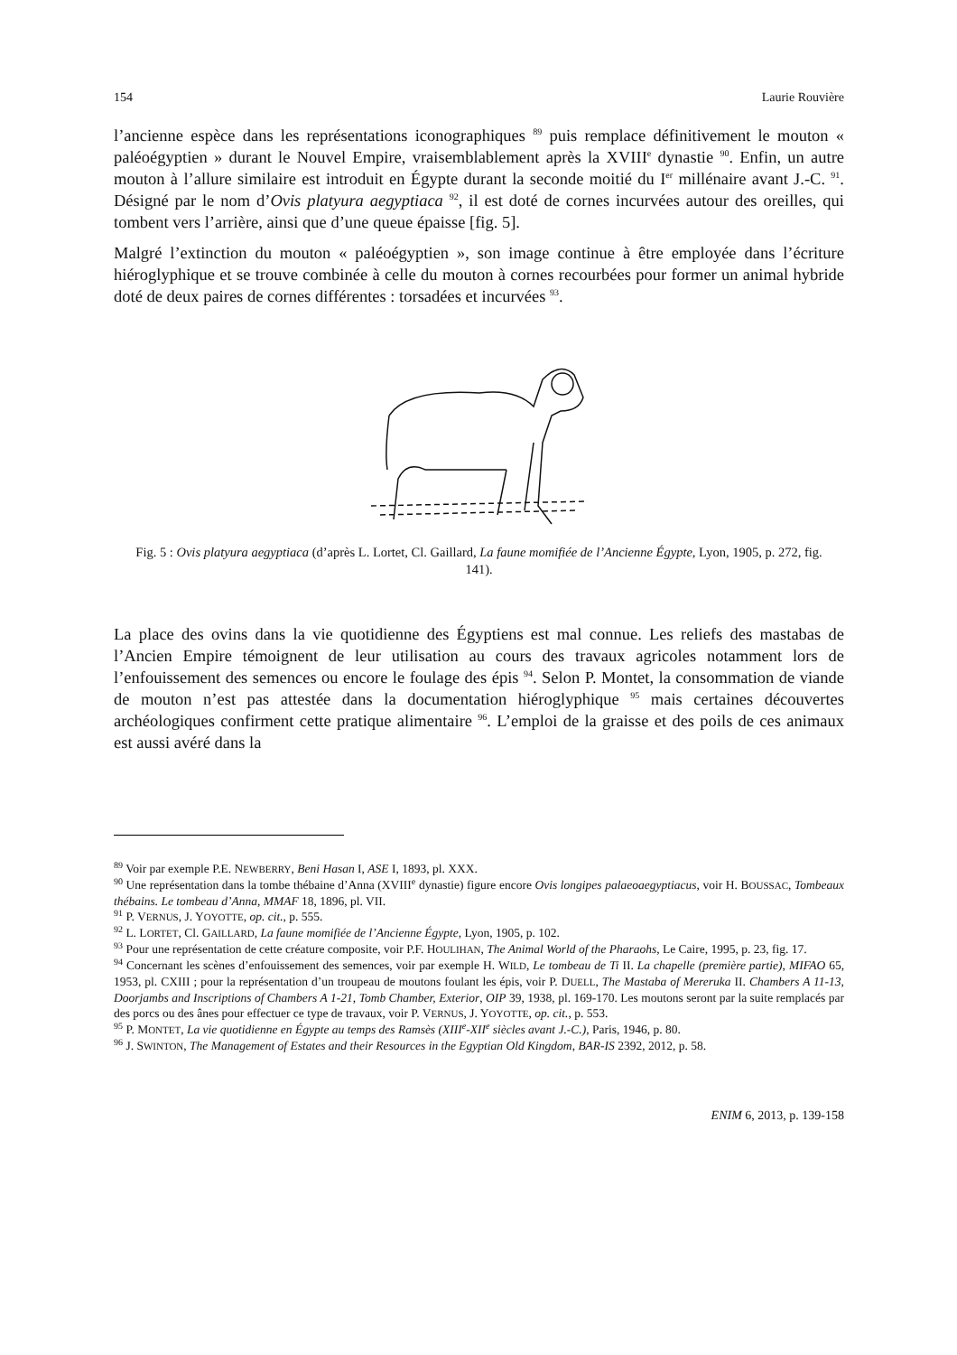154 Laurie Rouvière
l’ancienne espèce dans les représentations iconographiques <sup>89</sup> puis remplace définitivement le mouton « paléoégyptien » durant le Nouvel Empire, vraisemblablement après la XVIII<sup>e</sup> dynastie <sup>90</sup>. Enfin, un autre mouton à l’allure similaire est introduit en Égypte durant la seconde moitié du I<sup>er</sup> millénaire avant J.-C. <sup>91</sup>. Désigné par le nom d’Ovis platyura aegyptiaca <sup>92</sup>, il est doté de cornes incurvées autour des oreilles, qui tombent vers l’arrière, ainsi que d’une queue épaisse [fig. 5].
Malgré l’extinction du mouton « paléoégyptien », son image continue à être employée dans l’écriture hiéroglyphique et se trouve combinée à celle du mouton à cornes recourbées pour former un animal hybride doté de deux paires de cornes différentes : torsadées et incurvées <sup>93</sup>.
Fig. 5 : Ovis platyura aegyptiaca (d’après L. Lortet, Cl. Gaillard, La faune momifiée de l’Ancienne Égypte, Lyon, 1905, p. 272, fig. 141).
La place des ovins dans la vie quotidienne des Égyptiens est mal connue. Les reliefs des mastabas de l’Ancien Empire témoignent de leur utilisation au cours des travaux agricoles notamment lors de l’enfouissement des semences ou encore le foulage des épis <sup>94</sup>. Selon P. Montet, la consommation de viande de mouton n’est pas attestée dans la documentation hiéroglyphique <sup>95</sup> mais certaines découvertes archéologiques confirment cette pratique alimentaire <sup>96</sup>. L’emploi de la graisse et des poils de ces animaux est aussi avéré dans la
<sup>89</sup> Voir par exemple P.E. NEWBERRY, Beni Hasan I, ASE I, 1893, pl. XXX.
<sup>90</sup> Une représentation dans la tombe thébaine d’Anna (XVIII<sup>e</sup> dynastie) figure encore Ovis longipes palaeoaegyptiacus, voir H. BOUSSAC, Tombeaux thébains. Le tombeau d’Anna, MMAF 18, 1896, pl. VII.
<sup>91</sup> P. VERNUS, J. YOYOTTE, op. cit., p. 555.
<sup>92</sup> L. LORTET, Cl. GAILLARD, La faune momifiée de l’Ancienne Égypte, Lyon, 1905, p. 102.
<sup>93</sup> Pour une représentation de cette créature composite, voir P.F. HOULIHAN, The Animal World of the Pharaohs, Le Caire, 1995, p. 23, fig. 17.
<sup>94</sup> Concernant les scènes d’enfouissement des semences, voir par exemple H. WILD, Le tombeau de Ti II. La chapelle (première partie), MIFAO 65, 1953, pl. CXIII ; pour la représentation d’un troupeau de moutons foulant les épis, voir P. DUELL, The Mastaba of Mereruka II. Chambers A 11-13, Doorjambs and Inscriptions of Chambers A 1-21, Tomb Chamber, Exterior, OIP 39, 1938, pl. 169-170. Les moutons seront par la suite remplacés par des porcs ou des ânes pour effectuer ce type de travaux, voir P. VERNUS, J. YOYOTTE, op. cit., p. 553.
<sup>95</sup> P. MONTET, La vie quotidienne en Égypte au temps des Ramsès (XIII<sup>e</sup>-XII<sup>e</sup> siècles avant J.-C.), Paris, 1946, p. 80.
<sup>96</sup> J. SWINTON, The Management of Estates and their Resources in the Egyptian Old Kingdom, BAR-IS 2392, 2012, p. 58.
ENIM 6, 2013, p. 139-158